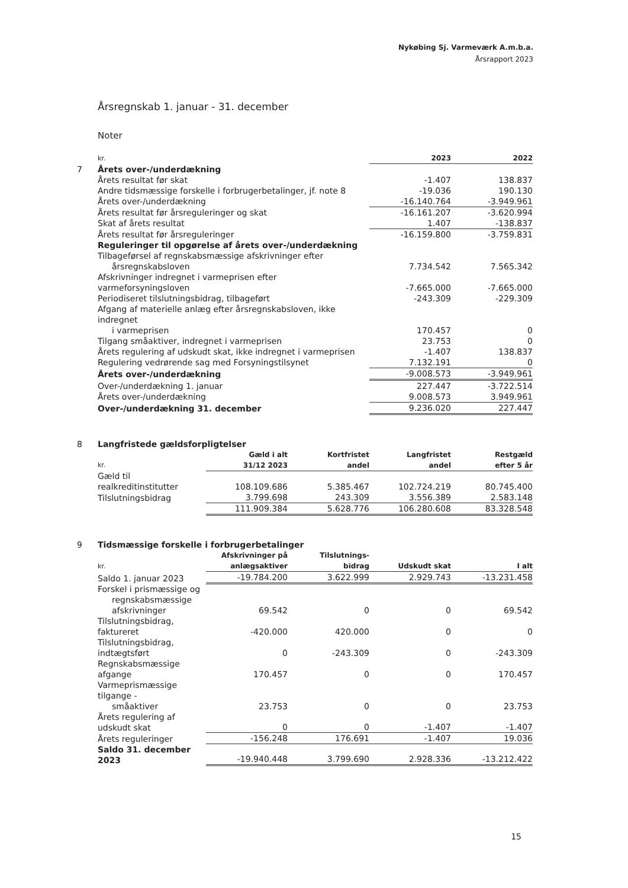Nykøbing Sj. Varmeværk A.m.b.a.
Årsrapport 2023
Årsregnskab 1. januar - 31. december
Noter
| | kr. | 2023 | 2022 |
| 7 | Årets over-/underdækning | | |
| | Årets resultat før skat | -1.407 | 138.837 |
| | Andre tidsmæssige forskelle i forbrugerbetalinger, jf. note 8 | -19.036 | 190.130 |
| | Årets over-/underdækning | -16.140.764 | -3.949.961 |
| | Årets resultat før årsreguleringer og skat | -16.161.207 | -3.620.994 |
| | Skat af årets resultat | 1.407 | -138.837 |
| | Årets resultat før årsreguleringer | -16.159.800 | -3.759.831 |
| | Reguleringer til opgørelse af årets over-/underdækning | | |
| | Tilbageførsel af regnskabsmæssige afskrivninger efter årsregnskabsloven | 7.734.542 | 7.565.342 |
| | Afskrivninger indregnet i varmeprisen efter varmeforsyningsloven | -7.665.000 | -7.665.000 |
| | Periodiseret tilslutningsbidrag, tilbageført | -243.309 | -229.309 |
| | Afgang af materielle anlæg efter årsregnskabsloven, ikke indregnet i varmeprisen | 170.457 | 0 |
| | Tilgang småaktiver, indregnet i varmeprisen | 23.753 | 0 |
| | Årets regulering af udskudt skat, ikke indregnet i varmeprisen | -1.407 | 138.837 |
| | Regulering vedrørende sag med Forsyningstilsynet | 7.132.191 | 0 |
| | Årets over-/underdækning | -9.008.573 | -3.949.961 |
| | Over-/underdækning 1. januar | 227.447 | -3.722.514 |
| | Årets over-/underdækning | 9.008.573 | 3.949.961 |
| | Over-/underdækning 31. december | 9.236.020 | 227.447 |
| 8 | Langfristede gældsforpligtelser | | | | |
| | kr. | Gæld i alt 31/12 2023 | Kortfristet andel | Langfristet andel | Restgæld efter 5 år |
| | Gæld til realkreditinstitutter | 108.109.686 | 5.385.467 | 102.724.219 | 80.745.400 |
| | Tilslutningsbidrag | 3.799.698 | 243.309 | 3.556.389 | 2.583.148 |
| | | 111.909.384 | 5.628.776 | 106.280.608 | 83.328.548 |
| 9 | Tidsmæssige forskelle i forbrugerbetalinger | | | | |
| | kr. | Afskrivninger på anlægsaktiver | Tilslutnings- bidrag | Udskudt skat | I alt |
| | Saldo 1. januar 2023 | -19.784.200 | 3.622.999 | 2.929.743 | -13.231.458 |
| | Forskel i prismæssige og regnskabsmæssige afskrivninger | 69.542 | 0 | 0 | 69.542 |
| | Tilslutningsbidrag, faktureret | -420.000 | 420.000 | 0 | 0 |
| | Tilslutningsbidrag, indtægtsført | 0 | -243.309 | 0 | -243.309 |
| | Regnskabsmæssige afgange | 170.457 | 0 | 0 | 170.457 |
| | Varmeprismæssige tilgange - småaktiver | 23.753 | 0 | 0 | 23.753 |
| | Årets regulering af udskudt skat | 0 | 0 | -1.407 | -1.407 |
| | Årets reguleringer | -156.248 | 176.691 | -1.407 | 19.036 |
| | Saldo 31. december 2023 | -19.940.448 | 3.799.690 | 2.928.336 | -13.212.422 |
15